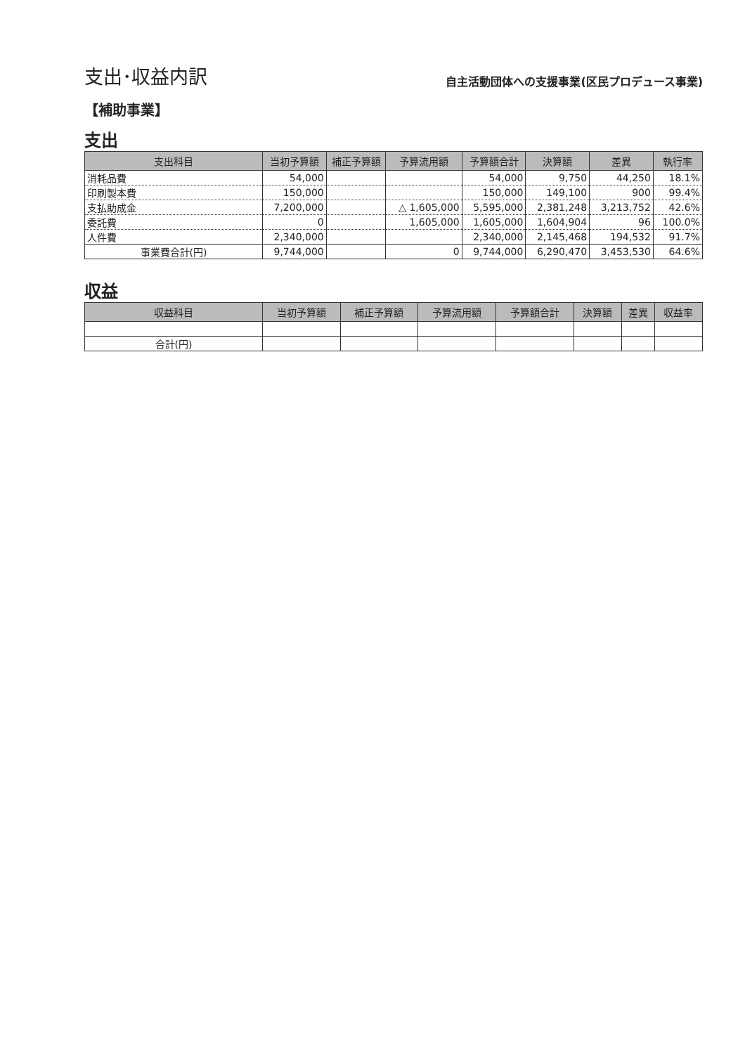支出･収益内訳
自主活動団体への支援事業(区民プロデュース事業)
【補助事業】
支出
| 支出科目 | 当初予算額 | 補正予算額 | 予算流用額 | 予算額合計 | 決算額 | 差異 | 執行率 |
| --- | --- | --- | --- | --- | --- | --- | --- |
| 消耗品費 | 54,000 | | | 54,000 | 9,750 | 44,250 | 18.1% |
| 印刷製本費 | 150,000 | | | 150,000 | 149,100 | 900 | 99.4% |
| 支払助成金 | 7,200,000 | | △ 1,605,000 | 5,595,000 | 2,381,248 | 3,213,752 | 42.6% |
| 委託費 | 0 | | 1,605,000 | 1,605,000 | 1,604,904 | 96 | 100.0% |
| 人件費 | 2,340,000 | | | 2,340,000 | 2,145,468 | 194,532 | 91.7% |
| 事業費合計(円) | 9,744,000 | | 0 | 9,744,000 | 6,290,470 | 3,453,530 | 64.6% |
収益
| 収益科目 | 当初予算額 | 補正予算額 | 予算流用額 | 予算額合計 | 決算額 | 差異 | 収益率 |
| --- | --- | --- | --- | --- | --- | --- | --- |
| 合計(円) | | | | | | | |